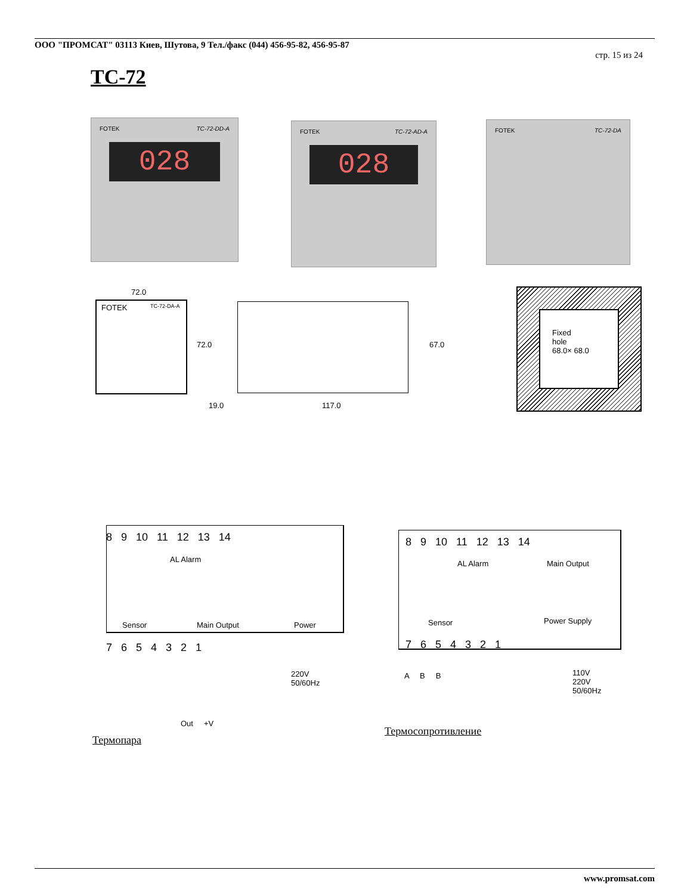ООО "ПРОМСАТ" 03113 Киев, Шутова, 9 Тел./факс (044) 456-95-82, 456-95-87
стр. 15 из 24
TC-72
FOTEK TC-72-DD-A
028
FOTEK TC-72-AD-A
028
FOTEK TC-72-DA
72.0
FOTEK TC-72-DA-A
72.0 67.0
19.0 117.0
Fixed
hole
68.0× 68.0
8 9 10 11 12 13 14
AL Alarm
Sensor Main Output Power
7 6 5 4 3 2 1
220V
50/60Hz
Out +V
Термопара
8 9 10 11 12 13 14
AL Alarm Main Output
Sensor Power Supply
7 6 5 4 3 2 1
A B B
110V
220V
50/60Hz
Термосопротивление
www.promsat.com